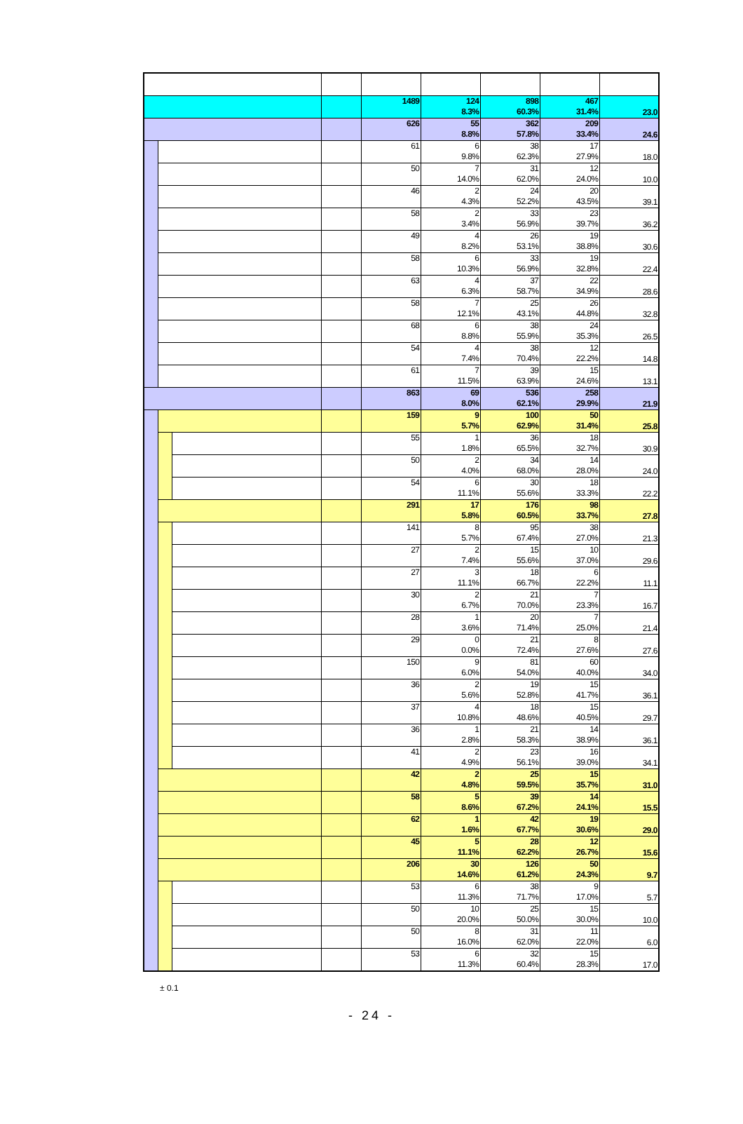| | | | | 1489 | 124 8.3% | 898 60.3% | 467 31.4% | 23.0 |
| | | | | 626 | 55 8.8% | 362 57.8% | 209 33.4% | 24.6 |
| | | | | 61 | 6 9.8% | 38 62.3% | 17 27.9% | 18.0 |
| | | | | 50 | 7 14.0% | 31 62.0% | 12 24.0% | 10.0 |
| | | | | 46 | 2 4.3% | 24 52.2% | 20 43.5% | 39.1 |
| | | | | 58 | 2 3.4% | 33 56.9% | 23 39.7% | 36.2 |
| | | | | 49 | 4 8.2% | 26 53.1% | 19 38.8% | 30.6 |
| | | | | 58 | 6 10.3% | 33 56.9% | 19 32.8% | 22.4 |
| | | | | 63 | 4 6.3% | 37 58.7% | 22 34.9% | 28.6 |
| | | | | 58 | 7 12.1% | 25 43.1% | 26 44.8% | 32.8 |
| | | | | 68 | 6 8.8% | 38 55.9% | 24 35.3% | 26.5 |
| | | | | 54 | 4 7.4% | 38 70.4% | 12 22.2% | 14.8 |
| | | | | 61 | 7 11.5% | 39 63.9% | 15 24.6% | 13.1 |
| | | | | 863 | 69 8.0% | 536 62.1% | 258 29.9% | 21.9 |
| | | | | 159 | 9 5.7% | 100 62.9% | 50 31.4% | 25.8 |
| | | | | 55 | 1 1.8% | 36 65.5% | 18 32.7% | 30.9 |
| | | | | 50 | 2 4.0% | 34 68.0% | 14 28.0% | 24.0 |
| | | | | 54 | 6 11.1% | 30 55.6% | 18 33.3% | 22.2 |
| | | | | 291 | 17 5.8% | 176 60.5% | 98 33.7% | 27.8 |
| | | | | 141 | 8 5.7% | 95 67.4% | 38 27.0% | 21.3 |
| | | | | 27 | 2 7.4% | 15 55.6% | 10 37.0% | 29.6 |
| | | | | 27 | 3 11.1% | 18 66.7% | 6 22.2% | 11.1 |
| | | | | 30 | 2 6.7% | 21 70.0% | 7 23.3% | 16.7 |
| | | | | 28 | 1 3.6% | 20 71.4% | 7 25.0% | 21.4 |
| | | | | 29 | 0 0.0% | 21 72.4% | 8 27.6% | 27.6 |
| | | | | 150 | 9 6.0% | 81 54.0% | 60 40.0% | 34.0 |
| | | | | 36 | 2 5.6% | 19 52.8% | 15 41.7% | 36.1 |
| | | | | 37 | 4 10.8% | 18 48.6% | 15 40.5% | 29.7 |
| | | | | 36 | 1 2.8% | 21 58.3% | 14 38.9% | 36.1 |
| | | | | 41 | 2 4.9% | 23 56.1% | 16 39.0% | 34.1 |
| | | | | 42 | 2 4.8% | 25 59.5% | 15 35.7% | 31.0 |
| | | | | 58 | 5 8.6% | 39 67.2% | 14 24.1% | 15.5 |
| | | | | 62 | 1 1.6% | 42 67.7% | 19 30.6% | 29.0 |
| | | | | 45 | 5 11.1% | 28 62.2% | 12 26.7% | 15.6 |
| | | | | 206 | 30 14.6% | 126 61.2% | 50 24.3% | 9.7 |
| | | | | 53 | 6 11.3% | 38 71.7% | 9 17.0% | 5.7 |
| | | | | 50 | 10 20.0% | 25 50.0% | 15 30.0% | 10.0 |
| | | | | 50 | 8 16.0% | 31 62.0% | 11 22.0% | 6.0 |
| | | | | 53 | 6 11.3% | 32 60.4% | 15 28.3% | 17.0 |
± 0.1
- 24 -